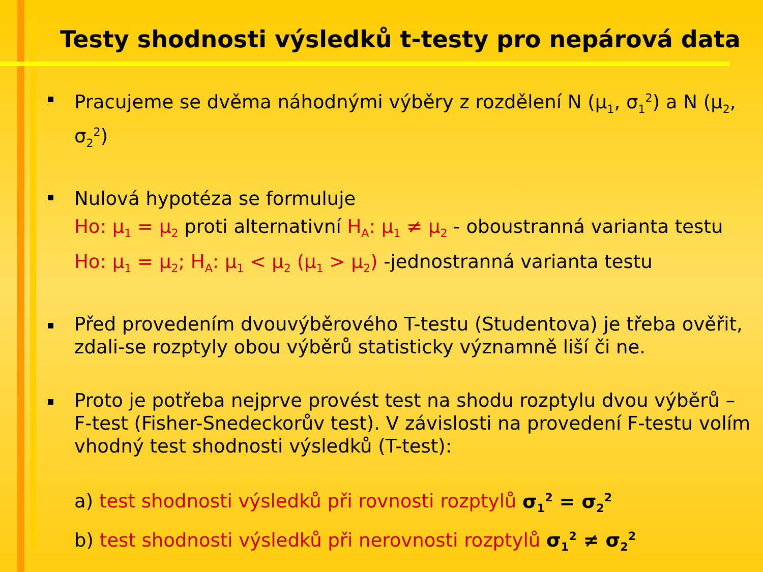Testy shodnosti výsledků t-testy pro nepárová data
Pracujeme se dvěma náhodnými výběry z rozdělení N (μ<sub>1</sub>, σ<sub>1</sub><sup>2</sup>) a N (μ<sub>2</sub>, σ<sub>2</sub><sup>2</sup>)
Nulová hypotéza se formuluje
Ho: μ<sub>1</sub> = μ<sub>2</sub> proti alternativní H<sub>A</sub>: μ<sub>1</sub> ≠ μ<sub>2</sub> - oboustranná varianta testu
Ho: μ<sub>1</sub> = μ<sub>2</sub>; H<sub>A</sub>: μ<sub>1</sub> < μ<sub>2</sub> (μ<sub>1</sub> > μ<sub>2</sub>) -jednostranná varianta testu
Před provedením dvouvýběrového T-testu (Studentova) je třeba ověřit, zdali-se rozptyly obou výběrů statisticky významně liší či ne.
Proto je potřeba nejprve provést test na shodu rozptylu dvou výběrů – F-test (Fisher-Snedeckorův test). V závislosti na provedení F-testu volím vhodný test shodnosti výsledků (T-test):
a) test shodnosti výsledků při rovnosti rozptylů σ<sub>1</sub><sup>2</sup> = σ<sub>2</sub><sup>2</sup>
b) test shodnosti výsledků při nerovnosti rozptylů σ<sub>1</sub><sup>2</sup> ≠ σ<sub>2</sub><sup>2</sup>